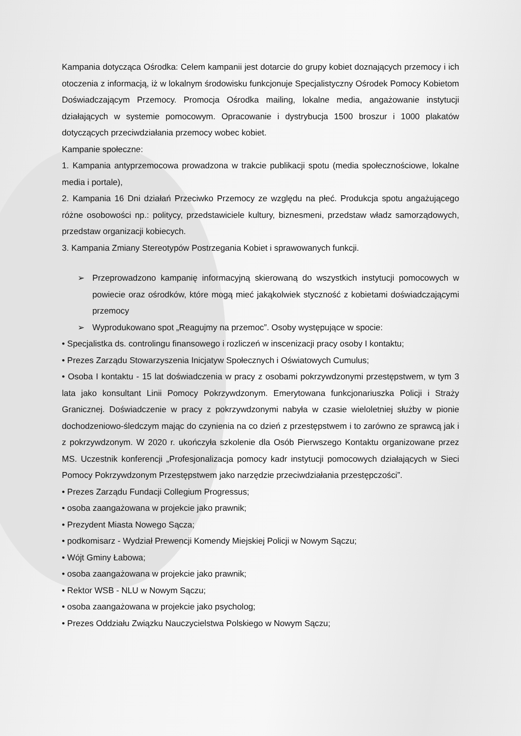Kampania dotycząca Ośrodka: Celem kampanii jest dotarcie do grupy kobiet doznających przemocy i ich otoczenia z informacją, iż w lokalnym środowisku funkcjonuje Specjalistyczny Ośrodek Pomocy Kobietom Doświadczającym Przemocy. Promocja Ośrodka mailing, lokalne media, angażowanie instytucji działających w systemie pomocowym. Opracowanie i dystrybucja 1500 broszur i 1000 plakatów dotyczących przeciwdziałania przemocy wobec kobiet.
Kampanie społeczne:
1. Kampania antyprzemocowa prowadzona w trakcie publikacji spotu (media społecznościowe, lokalne media i portale),
2. Kampania 16 Dni działań Przeciwko Przemocy ze względu na płeć. Produkcja spotu angażującego różne osobowości np.: politycy, przedstawiciele kultury, biznesmeni, przedstaw władz samorządowych, przedstaw organizacji kobiecych.
3. Kampania Zmiany Stereotypów Postrzegania Kobiet i sprawowanych funkcji.
➢ Przeprowadzono kampanię informacyjną skierowaną do wszystkich instytucji pomocowych w powiecie oraz ośrodków, które mogą mieć jakąkolwiek styczność z kobietami doświadczającymi przemocy
➢ Wyprodukowano spot „Reagujmy na przemoc”. Osoby występujące w spocie:
• Specjalistka ds. controlingu finansowego i rozliczeń w inscenizacji pracy osoby I kontaktu;
• Prezes Zarządu Stowarzyszenia Inicjatyw Społecznych i Oświatowych Cumulus;
• Osoba I kontaktu - 15 lat doświadczenia w pracy z osobami pokrzywdzonymi przestępstwem, w tym 3 lata jako konsultant Linii Pomocy Pokrzywdzonym. Emerytowana funkcjonariuszka Policji i Straży Granicznej. Doświadczenie w pracy z pokrzywdzonymi nabyła w czasie wieloletniej służby w pionie dochodzeniowo-śledczym mając do czynienia na co dzień z przestępstwem i to zarówno ze sprawcą jak i z pokrzywdzonym. W 2020 r. ukończyła szkolenie dla Osób Pierwszego Kontaktu organizowane przez MS. Uczestnik konferencji „Profesjonalizacja pomocy kadr instytucji pomocowych działających w Sieci Pomocy Pokrzywdzonym Przestępstwem jako narzędzie przeciwdziałania przestępczości”.
• Prezes Zarządu Fundacji Collegium Progressus;
• osoba zaangażowana w projekcie jako prawnik;
• Prezydent Miasta Nowego Sącza;
• podkomisarz - Wydział Prewencji Komendy Miejskiej Policji w Nowym Sączu;
• Wójt Gminy Łabowa;
• osoba zaangażowana w projekcie jako prawnik;
• Rektor WSB - NLU w Nowym Sączu;
• osoba zaangażowana w projekcie jako psycholog;
• Prezes Oddziału Związku Nauczycielstwa Polskiego w Nowym Sączu;